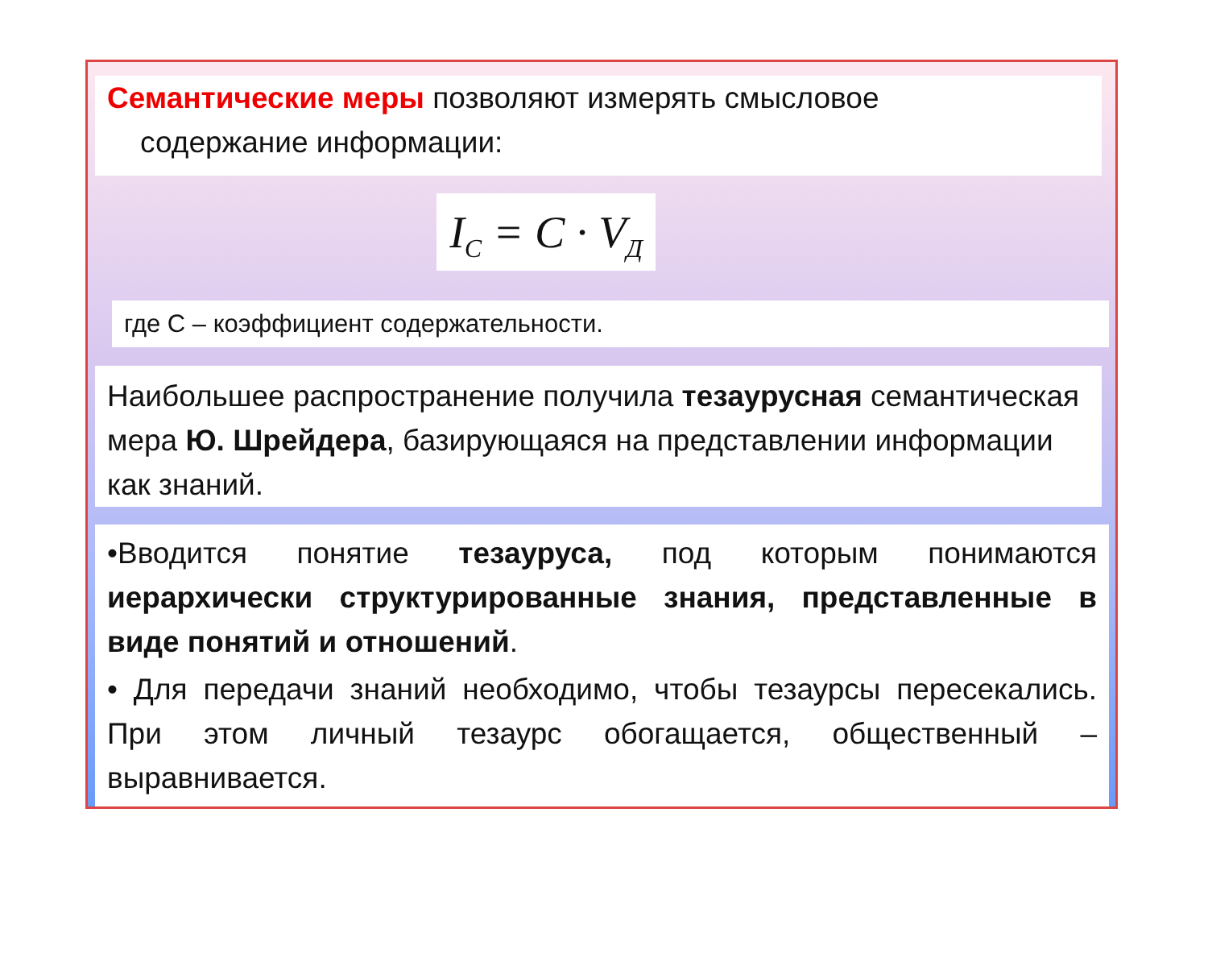Семантические меры позволяют измерять смысловое
содержание информации:
I<sub>C</sub> = C · V<sub>Д</sub>
где С – коэффициент содержательности.
Наибольшее распространение получила тезаурусная семантическая мера Ю. Шрейдера, базирующаяся на представлении информации как знаний.
•Вводится понятие тезауруса, под которым понимаются иерархически структурированные знания, представленные в виде понятий и отношений.
• Для передачи знаний необходимо, чтобы тезаурсы пересекались. При этом личный тезаурс обогащается, общественный – выравнивается.